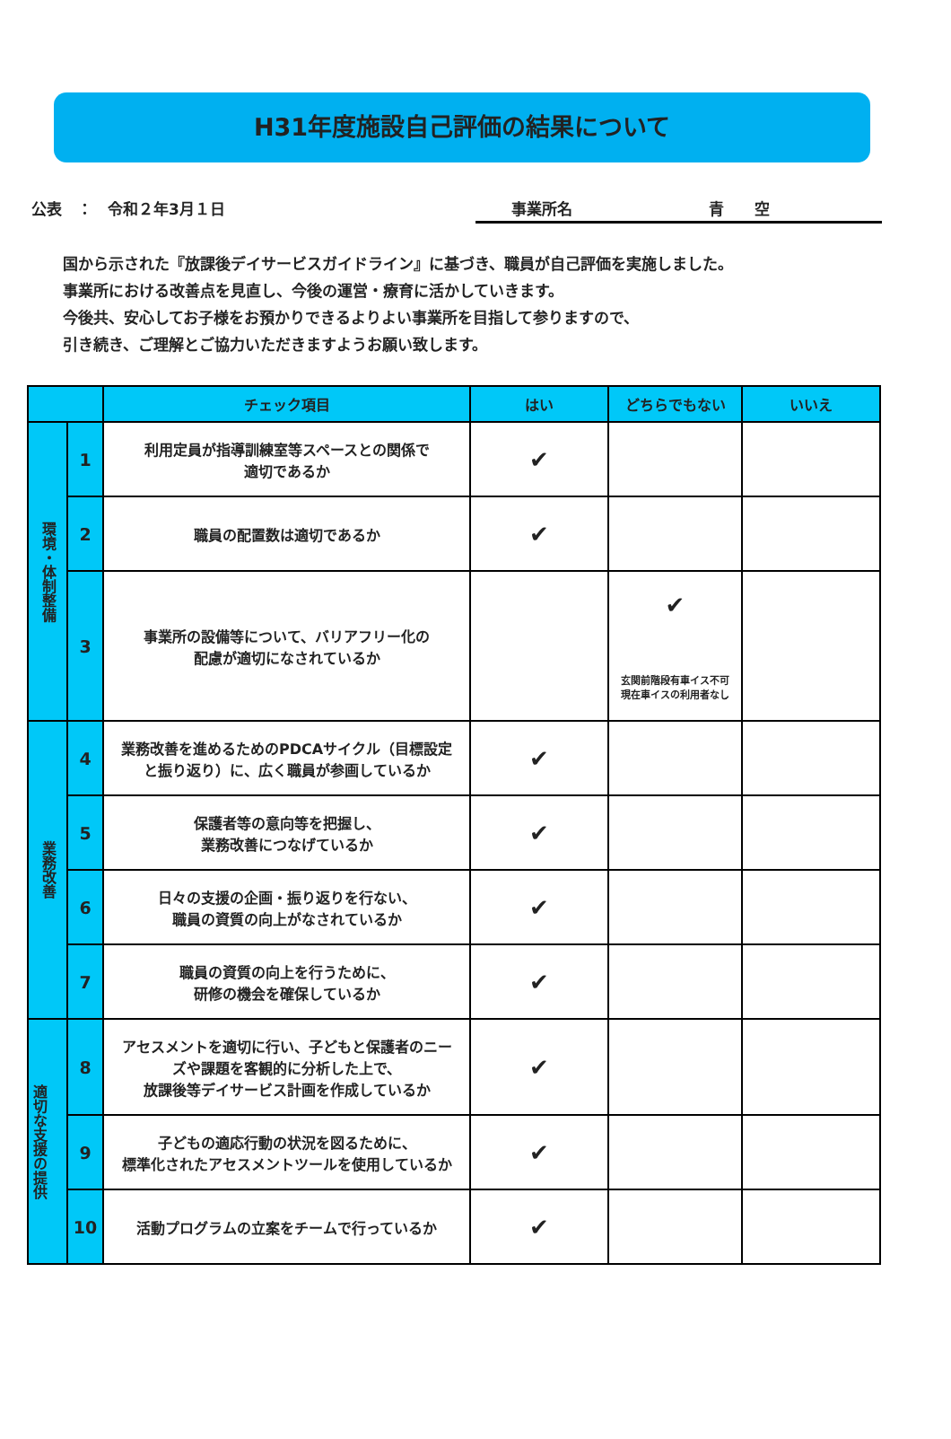H31年度施設自己評価の結果について
公表　：　令和２年3月１日 事業所名 青　　空
国から示された『放課後デイサービスガイドライン』に基づき、職員が自己評価を実施しました。
事業所における改善点を見直し、今後の運営・療育に活かしていきます。
今後共、安心してお子様をお預かりできるよりよい事業所を目指して参りますので、
引き続き、ご理解とご協力いただきますようお願い致します。
| | | チェック項目 | はい | どちらでもない | いいえ |
| --- | --- | --- | --- | --- | --- |
| 環境・体制整備 | 1 | 利用定員が指導訓練室等スペースとの関係で 適切であるか | ✔ | | |
| | 2 | 職員の配置数は適切であるか | ✔ | | |
| | 3 | 事業所の設備等について、バリアフリー化の 配慮が適切になされているか | | ✔ 玄関前階段有車イス不可 現在車イスの利用者なし | |
| 業務改善 | 4 | 業務改善を進めるためのPDCAサイクル（目標設定 と振り返り）に、広く職員が参画しているか | ✔ | | |
| | 5 | 保護者等の意向等を把握し、 業務改善につなげているか | ✔ | | |
| | 6 | 日々の支援の企画・振り返りを行ない、 職員の資質の向上がなされているか | ✔ | | |
| | 7 | 職員の資質の向上を行うために、 研修の機会を確保しているか | ✔ | | |
| 適切な支援の提供 | 8 | アセスメントを適切に行い、子どもと保護者のニー ズや課題を客観的に分析した上で、 放課後等デイサービス計画を作成しているか | ✔ | | |
| | 9 | 子どもの適応行動の状況を図るために、 標準化されたアセスメントツールを使用しているか | ✔ | | |
| | 10 | 活動プログラムの立案をチームで行っているか | ✔ | | |